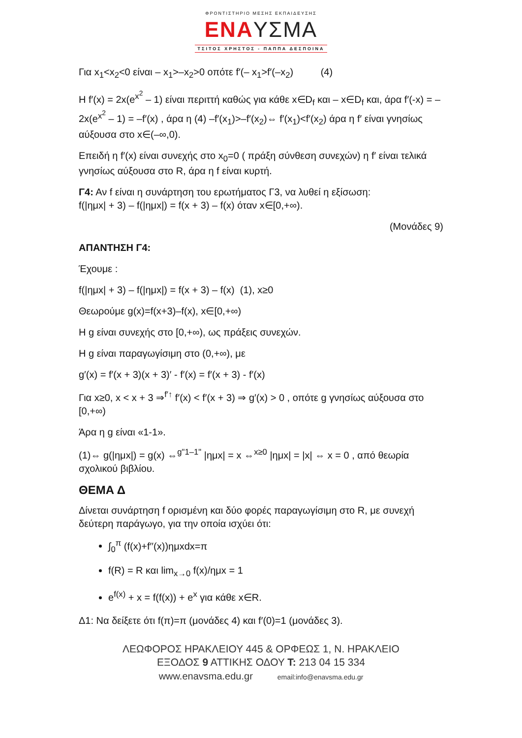ΦΡΟΝΤΙΣΤΗΡΙΟ ΜΕΣΗΣ ΕΚΠΑΙΔΕΥΣΗΣ
ΕΝΑΥΣΜΑ
ΤΣΙΤΟΣ ΧΡΗΣΤΟΣ - ΠΑΠΠΑ ΔΕΣΠΟΙΝΑ
Για x<sub>1</sub><x<sub>2</sub><0 είναι – x<sub>1</sub>>–x<sub>2</sub>>0 οπότε f′(– x<sub>1</sub>>f′(–x<sub>2</sub>) (4)
Η f′(x) = 2x(e<sup>x<sup>2</sup></sup> – 1) είναι περιττή καθώς για κάθε x∈D<sub>f</sub> και – x∈D<sub>f</sub> και, άρα f′(-x) = –2x(e<sup>x<sup>2</sup></sup> – 1) = –f′(x) , άρα η (4) –f′(x<sub>1</sub>)>–f′(x<sub>2</sub>)⇔ f′(x<sub>1</sub>)<f′(x<sub>2</sub>) άρα η f′ είναι γνησίως αύξουσα στο x∈(–∞,0).
Επειδή η f′(x) είναι συνεχής στο x<sub>0</sub>=0 ( πράξη σύνθεση συνεχών) η f′ είναι τελικά γνησίως αύξουσα στο R, άρα η f είναι κυρτή.
Γ4: Αν f είναι η συνάρτηση του ερωτήματος Γ3, να λυθεί η εξίσωση:
f(|ημx| + 3) – f(|ημx|) = f(x + 3) – f(x) όταν x∈[0,+∞).
(Μονάδες 9)
ΑΠΑΝΤΗΣΗ Γ4:
Έχουμε :
f(|ημx| + 3) – f(|ημx|) = f(x + 3) – f(x) (1), x≥0
Θεωρούμε g(x)=f(x+3)–f(x), x∈[0,+∞)
Η g είναι συνεχής στο [0,+∞), ως πράξεις συνεχών.
Η g είναι παραγωγίσιμη στο (0,+∞), με
g′(x) = f′(x + 3)(x + 3)′ - f′(x) = f′(x + 3) - f′(x)
Για x≥0, x < x + 3 ⇒<sup>f′↑</sup> f′(x) < f′(x + 3) ⇒ g′(x) > 0 , οπότε g γνησίως αύξουσα στο [0,+∞)
Άρα η g είναι «1-1».
(1)⇔ g(|ημx|) = g(x) ⇔<sup>g"1–1"</sup> |ημx| = x ⇔<sup>x≥0</sup> |ημx| = |x| ⇔ x = 0 , από θεωρία σχολικού βιβλίου.
ΘΕΜΑ Δ
Δίνεται συνάρτηση f ορισμένη και δύο φορές παραγωγίσιμη στο R, με συνεχή δεύτερη παράγωγο, για την οποία ισχύει ότι:
∫<sub>0</sub><sup>π</sup> (f(x)+f′′(x))ημxdx=π
f(R) = R και lim<sub>x→0</sub> f(x)/ημx = 1
e<sup>f(x)</sup> + x = f(f(x)) + e<sup>x</sup> για κάθε x∈R.
Δ1: Να δείξετε ότι f(π)=π (μονάδες 4) και f′(0)=1 (μονάδες 3).
ΛΕΩΦΟΡΟΣ ΗΡΑΚΛΕΙΟΥ 445 & ΟΡΦΕΩΣ 1, Ν. ΗΡΑΚΛΕΙΟ
ΕΞΟΔΟΣ 9 ΑΤΤΙΚΗΣ ΟΔΟΥ Τ: 213 04 15 334
www.enavsma.edu.gr email:info@enavsma.edu.gr